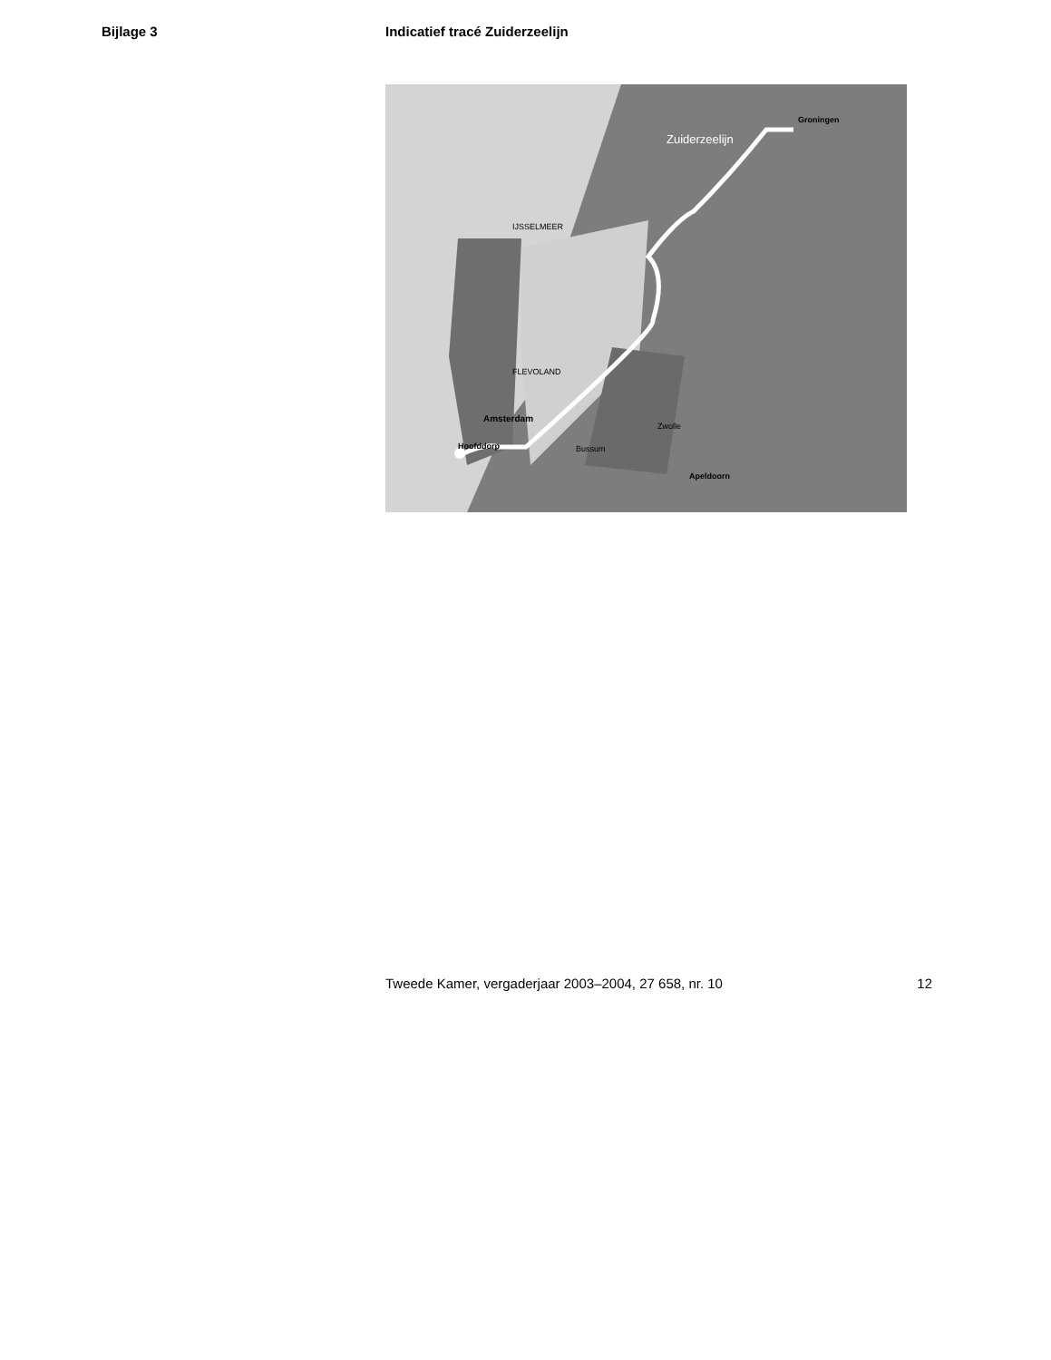Bijlage 3 Indicatief tracé Zuiderzeelijn
Zuiderzeelijn
Groningen
Amsterdam
Bussum
Hoofddorp
FLEVOLAND
IJSSELMEER
Zwolle
Apeldoorn
Tweede Kamer, vergaderjaar 2003–2004, 27 658, nr. 10 12